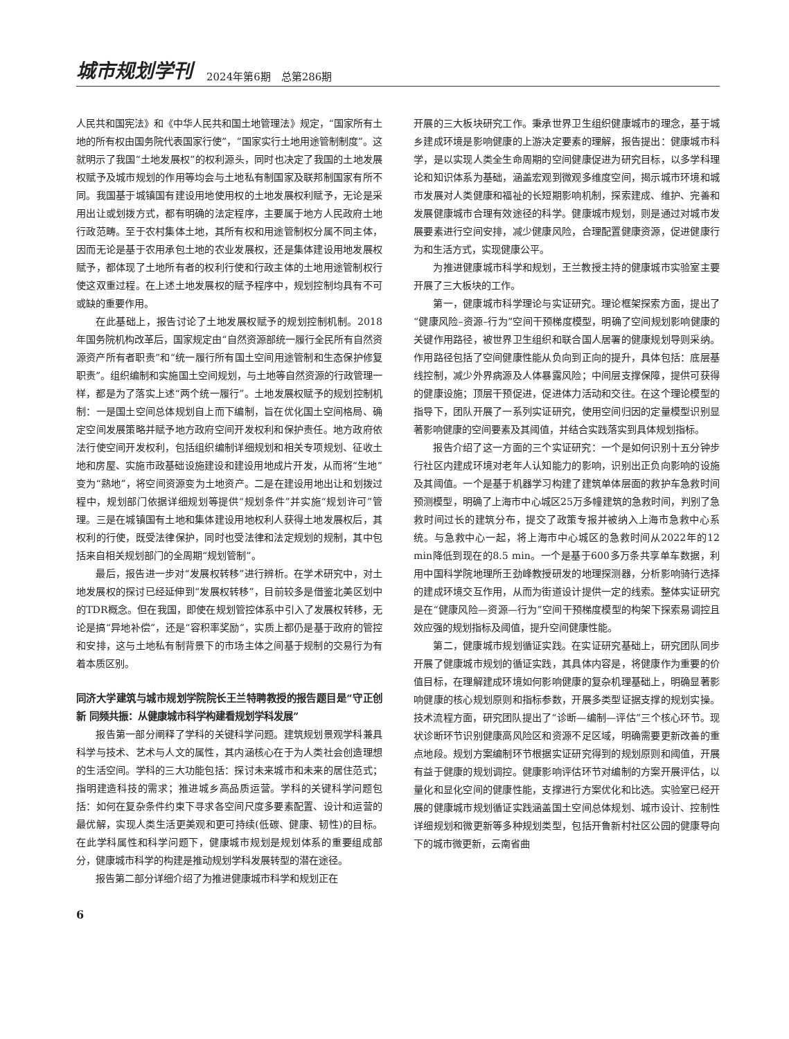城市规划学刊 2024年第6期　总第286期
人民共和国宪法》和《中华人民共和国土地管理法》规定，“国家所有土地的所有权由国务院代表国家行使”，“国家实行土地用途管制制度”。这就明示了我国“土地发展权”的权利源头，同时也决定了我国的土地发展权赋予及城市规划的作用等均会与土地私有制国家及联邦制国家有所不同。我国基于城镇国有建设用地使用权的土地发展权利赋予，无论是采用出让或划拨方式，都有明确的法定程序，主要属于地方人民政府土地行政范畴。至于农村集体土地，其所有权和用途管制权分属不同主体，因而无论是基于农用承包土地的农业发展权，还是集体建设用地发展权赋予，都体现了土地所有者的权利行使和行政主体的土地用途管制权行使这双重过程。在上述土地发展权的赋予程序中，规划控制均具有不可或缺的重要作用。
在此基础上，报告讨论了土地发展权赋予的规划控制机制。2018年国务院机构改革后，国家规定由“自然资源部统一履行全民所有自然资源资产所有者职责”和“统一履行所有国土空间用途管制和生态保护修复职责”。组织编制和实施国土空间规划，与土地等自然资源的行政管理一样，都是为了落实上述“两个统一履行”。土地发展权赋予的规划控制机制：一是国土空间总体规划自上而下编制，旨在优化国土空间格局、确定空间发展策略并赋予地方政府空间开发权利和保护责任。地方政府依法行使空间开发权利，包括组织编制详细规划和相关专项规划、征收土地和房屋、实施市政基础设施建设和建设用地成片开发，从而将“生地”变为“熟地”，将空间资源变为土地资产。二是在建设用地出让和划拨过程中，规划部门依据详细规划等提供“规划条件”并实施“规划许可”管理。三是在城镇国有土地和集体建设用地权利人获得土地发展权后，其权利的行使，既受法律保护，同时也受法律和法定规划的规制，其中包括来自相关规划部门的全周期“规划管制”。
最后，报告进一步对“发展权转移”进行辨析。在学术研究中，对土地发展权的探讨已经延伸到“发展权转移”，目前较多是借鉴北美区划中的TDR概念。但在我国，即使在规划管控体系中引入了发展权转移，无论是搞“异地补偿”，还是“容积率奖励”，实质上都仍是基于政府的管控和安排，这与土地私有制背景下的市场主体之间基于规制的交易行为有着本质区别。
同济大学建筑与城市规划学院院长王兰特聘教授的报告题目是“守正创新 同频共振：从健康城市科学构建看规划学科发展”
报告第一部分阐释了学科的关键科学问题。建筑规划景观学科兼具科学与技术、艺术与人文的属性，其内涵核心在于为人类社会创造理想的生活空间。学科的三大功能包括：探讨未来城市和未来的居住范式；指明建造科技的需求；推进城乡高品质运营。学科的关键科学问题包括：如何在复杂条件约束下寻求各空间尺度多要素配置、设计和运营的最优解，实现人类生活更美观和更可持续(低碳、健康、韧性)的目标。在此学科属性和科学问题下，健康城市规划是规划体系的重要组成部分，健康城市科学的构建是推动规划学科发展转型的潜在途径。
报告第二部分详细介绍了为推进健康城市科学和规划正在
开展的三大板块研究工作。秉承世界卫生组织健康城市的理念，基于城乡建成环境是影响健康的上游决定要素的理解，报告提出：健康城市科学，是以实现人类全生命周期的空间健康促进为研究目标，以多学科理论和知识体系为基础，涵盖宏观到微观多维度空间，揭示城市环境和城市发展对人类健康和福祉的长短期影响机制，探索建成、维护、完善和发展健康城市合理有效途径的科学。健康城市规划，则是通过对城市发展要素进行空间安排，减少健康风险，合理配置健康资源，促进健康行为和生活方式，实现健康公平。
为推进健康城市科学和规划，王兰教授主持的健康城市实验室主要开展了三大板块的工作。
第一，健康城市科学理论与实证研究。理论框架探索方面，提出了“健康风险–资源–行为”空间干预梯度模型，明确了空间规划影响健康的关键作用路径，被世界卫生组织和联合国人居署的健康规划导则采纳。作用路径包括了空间健康性能从负向到正向的提升，具体包括：底层基线控制，减少外界病源及人体暴露风险；中间层支撑保障，提供可获得的健康设施；顶层干预促进，促进体力活动和交往。在这个理论模型的指导下，团队开展了一系列实证研究，使用空间归因的定量模型识别显著影响健康的空间要素及其阈值，并结合实践落实到具体规划指标。
报告介绍了这一方面的三个实证研究：一个是如何识别十五分钟步行社区内建成环境对老年人认知能力的影响，识别出正负向影响的设施及其阈值。一个是基于机器学习构建了建筑单体层面的救护车急救时间预测模型，明确了上海市中心城区25万多幢建筑的急救时间，判别了急救时间过长的建筑分布，提交了政策专报并被纳入上海市急救中心系统。与急救中心一起，将上海市中心城区的急救时间从2022年的12 min降低到现在的8.5 min。一个是基于600多万条共享单车数据，利用中国科学院地理所王劲峰教授研发的地理探测器，分析影响骑行选择的建成环境交互作用，从而为街道设计提供一定的线索。整体实证研究是在“健康风险—资源—行为”空间干预梯度模型的构架下探索易调控且效应强的规划指标及阈值，提升空间健康性能。
第二，健康城市规划循证实践。在实证研究基础上，研究团队同步开展了健康城市规划的循证实践，其具体内容是，将健康作为重要的价值目标，在理解建成环境如何影响健康的复杂机理基础上，明确显著影响健康的核心规划原则和指标参数，开展多类型证据支撑的规划实操。技术流程方面，研究团队提出了“诊断—编制—评估”三个核心环节。现状诊断环节识别健康高风险区和资源不足区域，明确需要更新改善的重点地段。规划方案编制环节根据实证研究得到的规划原则和阈值，开展有益于健康的规划调控。健康影响评估环节对编制的方案开展评估，以量化和显化空间的健康性能，支撑进行方案优化和比选。实验室已经开展的健康城市规划循证实践涵盖国土空间总体规划、城市设计、控制性详细规划和微更新等多种规划类型，包括开鲁新村社区公园的健康导向下的城市微更新，云南省曲
6